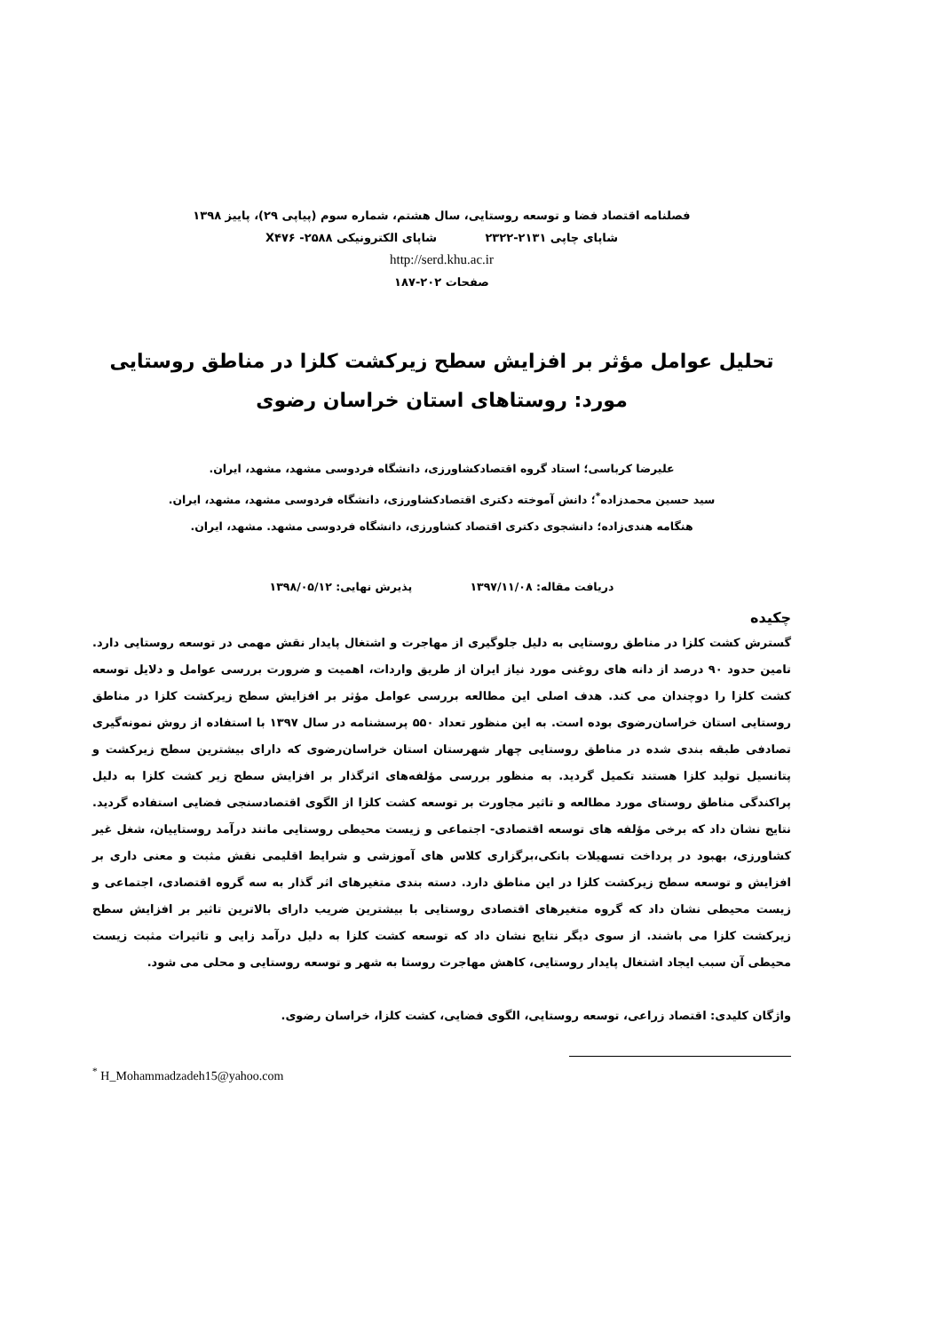فصلنامه اقتصاد فضا و توسعه روستایی، سال هشتم، شماره سوم (پیاپی ۲۹)، پاییز ۱۳۹۸
شاپای چاپی ۲۱۳۱-۲۳۲۲ شاپای الکترونیکی X۴۷۶ -۲۵۸۸
http://serd.khu.ac.ir
صفحات ۲۰۲-۱۸۷
تحلیل عوامل مؤثر بر افزایش سطح زیرکشت کلزا در مناطق روستایی
مورد: روستاهای استان خراسان رضوی
علیرضا کرباسی؛ استاد گروه اقتصادکشاورزی، دانشگاه فردوسی مشهد، مشهد، ایران.
سید حسین محمدزاده<sup>*</sup>؛ دانش آموخته دکتری اقتصادکشاورزی، دانشگاه فردوسی مشهد، مشهد، ایران.
هنگامه هندی‌زاده؛ دانشجوی دکتری اقتصاد کشاورزی، دانشگاه فردوسی مشهد. مشهد، ایران.
دریافت مقاله: ۱۳۹۷/۱۱/۰۸ پذیرش نهایی: ۱۳۹۸/۰۵/۱۲
چکیده
گسترش کشت کلزا در مناطق روستایی به دلیل جلوگیری از مهاجرت و اشتغال پایدار نقش مهمی در توسعه روستایی دارد. تامین حدود ۹۰ درصد از دانه های روغنی مورد نیاز ایران از طریق واردات، اهمیت و ضرورت بررسی عوامل و دلایل توسعه کشت کلزا را دوچندان می کند. هدف اصلی این مطالعه بررسی عوامل مؤثر بر افزایش سطح زیرکشت کلزا در مناطق روستایی استان خراسان‌رضوی بوده است. به این منظور تعداد ۵۵۰ پرسشنامه در سال ۱۳۹۷ با استفاده از روش نمونه‌گیری تصادفی طبقه بندی شده در مناطق روستایی چهار شهرستان استان خراسان‌رضوی که دارای بیشترین سطح زیرکشت و پتانسیل تولید کلزا هستند تکمیل گردید. به منظور بررسی مؤلفه‌های اثرگذار بر افزایش سطح زیر کشت کلزا به دلیل پراکندگی مناطق روستای مورد مطالعه و تاثیر مجاورت بر توسعه کشت کلزا از الگوی اقتصادسنجی فضایی استفاده گردید. نتایج نشان داد که برخی مؤلفه های توسعه اقتصادی- اجتماعی و زیست محیطی روستایی مانند درآمد روستاییان، شغل غیر کشاورزی، بهبود در پرداخت تسهیلات بانکی،برگزاری کلاس های آموزشی و شرایط اقلیمی نقش مثبت و معنی داری بر افزایش و توسعه سطح زیرکشت کلزا در این مناطق دارد. دسته بندی متغیرهای اثر گذار به سه گروه اقتصادی، اجتماعی و زیست محیطی نشان داد که گروه متغیرهای اقتصادی روستایی با بیشترین ضریب دارای بالاترین تاثیر بر افزایش سطح زیرکشت کلزا می باشند. از سوی دیگر نتایج نشان داد که توسعه کشت کلزا به دلیل درآمد زایی و تاثیرات مثبت زیست محیطی آن سبب ایجاد اشتغال پایدار روستایی، کاهش مهاجرت روستا به شهر و توسعه روستایی و محلی می شود.
واژگان کلیدی: اقتصاد زراعی، توسعه روستایی، الگوی فضایی، کشت کلزا، خراسان رضوی.
<sup>*</sup> H_Mohammadzadeh15@yahoo.com